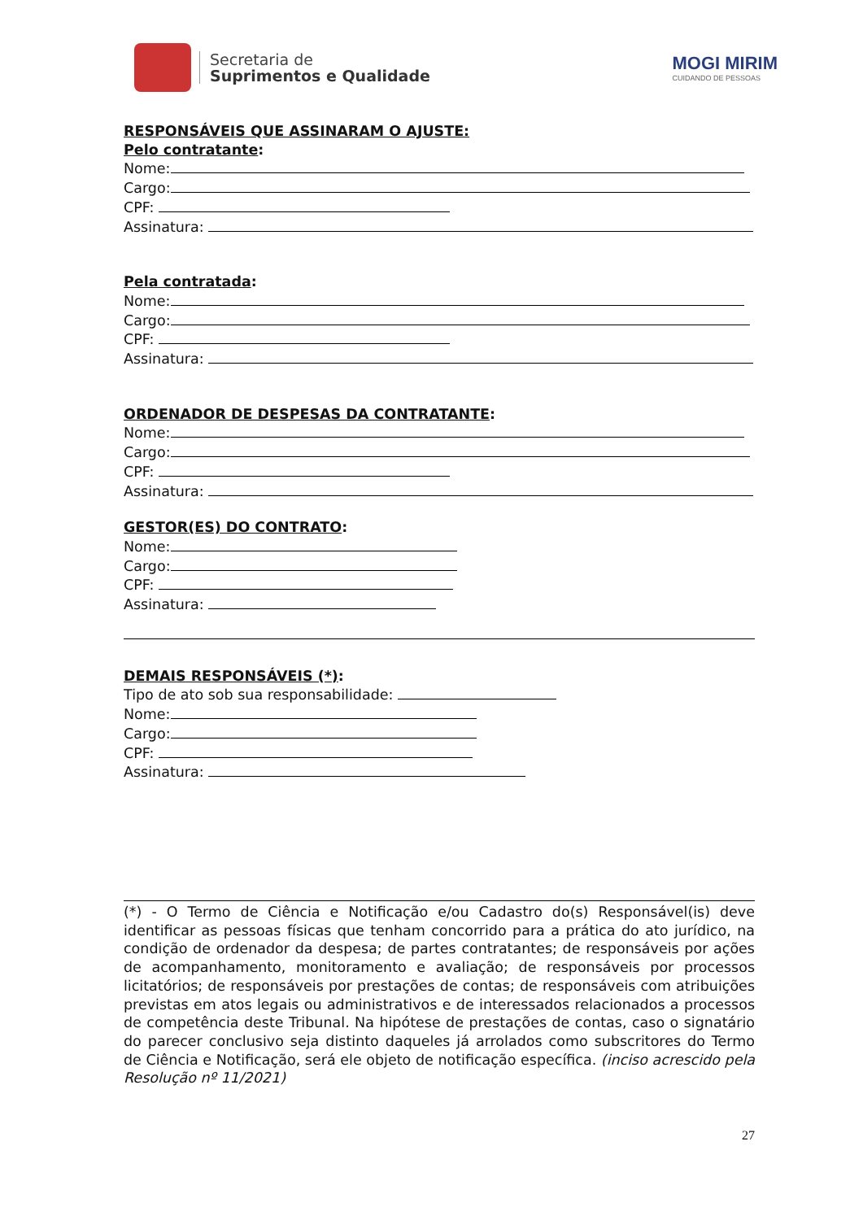Secretaria de
Suprimentos e Qualidade
MOGI MIRIM
CUIDANDO DE PESSOAS
RESPONSÁVEIS QUE ASSINARAM O AJUSTE:
Pelo contratante:
Nome:
Cargo:
CPF:
Assinatura:
Pela contratada:
Nome:
Cargo:
CPF:
Assinatura:
ORDENADOR DE DESPESAS DA CONTRATANTE:
Nome:
Cargo:
CPF:
Assinatura:
GESTOR(ES) DO CONTRATO:
Nome:
Cargo:
CPF:
Assinatura:
DEMAIS RESPONSÁVEIS (*):
Tipo de ato sob sua responsabilidade:
Nome:
Cargo:
CPF:
Assinatura:
(*) - O Termo de Ciência e Notificação e/ou Cadastro do(s) Responsável(is) deve identificar as pessoas físicas que tenham concorrido para a prática do ato jurídico, na condição de ordenador da despesa; de partes contratantes; de responsáveis por ações de acompanhamento, monitoramento e avaliação; de responsáveis por processos licitatórios; de responsáveis por prestações de contas; de responsáveis com atribuições previstas em atos legais ou administrativos e de interessados relacionados a processos de competência deste Tribunal. Na hipótese de prestações de contas, caso o signatário do parecer conclusivo seja distinto daqueles já arrolados como subscritores do Termo de Ciência e Notificação, será ele objeto de notificação específica. (inciso acrescido pela Resolução nº 11/2021)
27